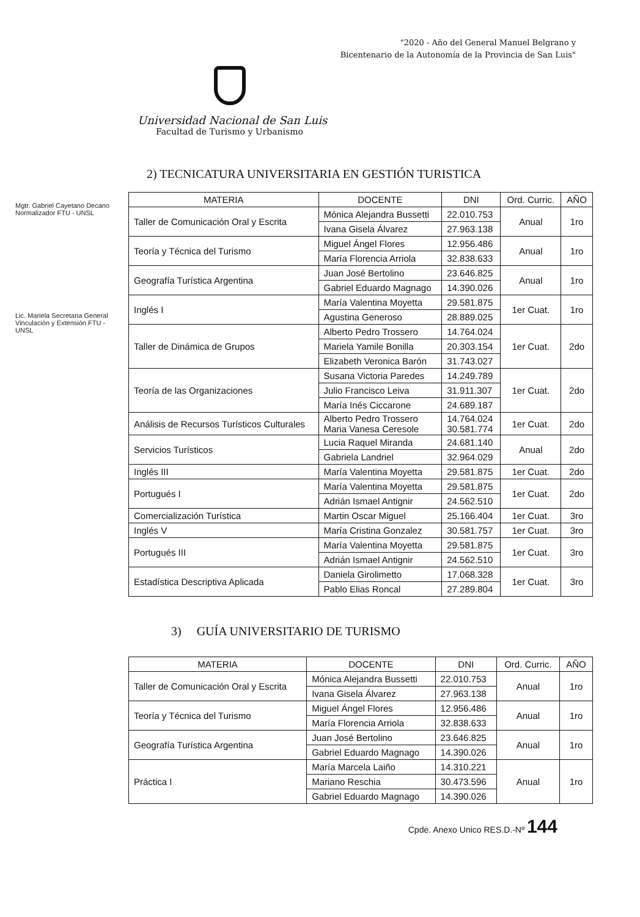"2020 - Año del General Manuel Belgrano y
Bicentenario de la Autonomía de la Provincia de San Luis"
Universidad Nacional de San Luis
Facultad de Turismo y Urbanismo
Mgtr. Gabriel Cayetano Decano Normalizador FTU - UNSL
Lic. Mariela Secretaria General Vinculación y Extensión FTU - UNSL
2) TECNICATURA UNIVERSITARIA EN GESTIÓN TURISTICA
| MATERIA | DOCENTE | DNI | Ord. Curric. | AÑO |
| --- | --- | --- | --- | --- |
| Taller de Comunicación Oral y Escrita | Mónica Alejandra Bussetti | 22.010.753 | Anual | 1ro |
| | Ivana Gisela Álvarez | 27.963.138 | | |
| Teoría y Técnica del Turismo | Miguel Ángel Flores | 12.956.486 | Anual | 1ro |
| | María Florencia Arriola | 32.838.633 | | |
| Geografía Turística Argentina | Juan José Bertolino | 23.646.825 | Anual | 1ro |
| | Gabriel Eduardo Magnago | 14.390.026 | | |
| Inglés I | María Valentina Moyetta | 29.581.875 | 1er Cuat. | 1ro |
| | Agustina Generoso | 28.889.025 | | |
| Taller de Dinámica de Grupos | Alberto Pedro Trossero | 14.764.024 | 1er Cuat. | 2do |
| | Mariela Yamile Bonilla | 20.303.154 | | |
| | Elizabeth Veronica Barón | 31.743.027 | | |
| Teoría de las Organizaciones | Susana Victoria Paredes | 14.249.789 | 1er Cuat. | 2do |
| | Julio Francisco Leiva | 31.911.307 | | |
| | María Inés Ciccarone | 24.689.187 | | |
| Análisis de Recursos Turísticos Culturales | Alberto Pedro Trossero Maria Vanesa Ceresole | 14.764.024 30.581.774 | 1er Cuat. | 2do |
| Servicios Turísticos | Lucia Raquel Miranda | 24.681.140 | Anual | 2do |
| | Gabriela Landriel | 32.964.029 | | |
| Inglés III | María Valentina Moyetta | 29.581.875 | 1er Cuat. | 2do |
| Portugués I | María Valentina Moyetta | 29.581.875 | 1er Cuat. | 2do |
| | Adrián Ismael Antignir | 24.562.510 | | |
| Comercialización Turística | Martin Oscar Miguel | 25.166.404 | 1er Cuat. | 3ro |
| Inglés V | María Cristina Gonzalez | 30.581.757 | 1er Cuat. | 3ro |
| Portugués III | María Valentina Moyetta | 29.581.875 | 1er Cuat. | 3ro |
| | Adrián Ismael Antignir | 24.562.510 | | |
| Estadística Descriptiva Aplicada | Daniela Girolimetto | 17.068.328 | 1er Cuat. | 3ro |
| | Pablo Elias Roncal | 27.289.804 | | |
3) GUÍA UNIVERSITARIO DE TURISMO
| MATERIA | DOCENTE | DNI | Ord. Curric. | AÑO |
| --- | --- | --- | --- | --- |
| Taller de Comunicación Oral y Escrita | Mónica Alejandra Bussetti | 22.010.753 | Anual | 1ro |
| | Ivana Gisela Álvarez | 27.963.138 | | |
| Teoría y Técnica del Turismo | Miguel Ángel Flores | 12.956.486 | Anual | 1ro |
| | María Florencia Arriola | 32.838.633 | | |
| Geografía Turística Argentina | Juan José Bertolino | 23.646.825 | Anual | 1ro |
| | Gabriel Eduardo Magnago | 14.390.026 | | |
| Práctica I | María Marcela Laiño | 14.310.221 | Anual | 1ro |
| | Mariano Reschia | 30.473.596 | | |
| | Gabriel Eduardo Magnago | 14.390.026 | | |
Cpde. Anexo Unico RES.D.-Nº 144